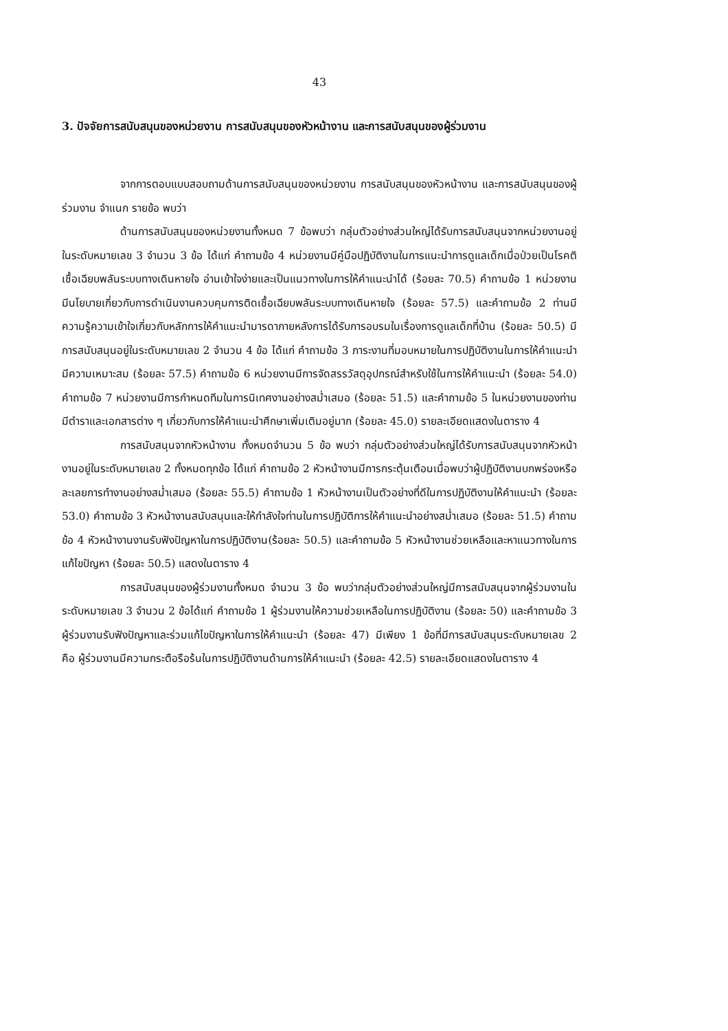43
3. ปัจจัยการสนับสนุนของหน่วยงาน การสนับสนุนของหัวหน้างาน และการสนับสนุนของผู้ร่วมงาน
จากการตอบแบบสอบถามด้านการสนับสนุนของหน่วยงาน การสนับสนุนของหัวหน้างาน และการสนับสนุนของผู้ร่วมงาน จำแนก รายข้อ พบว่า
ด้านการสนับสนุนของหน่วยงานทั้งหมด 7 ข้อพบว่า กลุ่มตัวอย่างส่วนใหญ่ได้รับการสนับสนุนจากหน่วยงานอยู่ในระดับหมายเลข 3 จำนวน 3 ข้อ ได้แก่ คำถามข้อ 4 หน่วยงานมีคู่มือปฏิบัติงานในการแนะนำการดูแลเด็กเมื่อป่วยเป็นโรคติเชื้อเฉียบพลันระบบทางเดินหายใจ อ่านเข้าใจง่ายและเป็นแนวทางในการให้คำแนะนำได้ (ร้อยละ 70.5) คำถามข้อ 1 หน่วยงานมีนโยบายเกี่ยวกับการดำเนินงานควบคุมการติดเชื้อเฉียบพลันระบบทางเดินหายใจ (ร้อยละ 57.5) และคำถามข้อ 2 ท่านมีความรู้ความเข้าใจเกี่ยวกับหลักการให้คำแนะนำมารดาภายหลังการได้รับการอบรมในเรื่องการดูแลเด็กที่บ้าน (ร้อยละ 50.5) มีการสนับสนุนอยู่ในระดับหมายเลข 2 จำนวน 4 ข้อ ได้แก่ คำถามข้อ 3 ภาระงานที่มอบหมายในการปฏิบัติงานในการให้คำแนะนำมีความเหมาะสม (ร้อยละ 57.5) คำถามข้อ 6 หน่วยงานมีการจัดสรรวัสดุอุปกรณ์สำหรับใช้ในการให้คำแนะนำ (ร้อยละ 54.0) คำถามข้อ 7 หน่วยงานมีการกำหนดทีมในการนิเทศงานอย่างสม่ำเสมอ (ร้อยละ 51.5) และคำถามข้อ 5 ในหน่วยงานของท่านมีตำราและเอกสารต่าง ๆ เกี่ยวกับการให้คำแนะนำศึกษาเพิ่มเติมอยู่มาก (ร้อยละ 45.0) รายละเอียดแสดงในตาราง 4
การสนับสนุนจากหัวหน้างาน ทั้งหมดจำนวน 5 ข้อ พบว่า กลุ่มตัวอย่างส่วนใหญ่ได้รับการสนับสนุนจากหัวหน้างานอยู่ในระดับหมายเลข 2 ทั้งหมดทุกข้อ ได้แก่ คำถามข้อ 2 หัวหน้างานมีการกระตุ้นเตือนเมื่อพบว่าผู้ปฏิบัติงานบกพร่องหรือละเลยการทำงานอย่างสม่ำเสมอ (ร้อยละ 55.5) คำถามข้อ 1 หัวหน้างานเป็นตัวอย่างที่ดีในการปฏิบัติงานให้คำแนะนำ (ร้อยละ 53.0) คำถามข้อ 3 หัวหน้างานสนับสนุนและให้กำลังใจท่านในการปฏิบัติการให้คำแนะนำอย่างสม่ำเสมอ (ร้อยละ 51.5) คำถามข้อ 4 หัวหน้างานงานรับฟังปัญหาในการปฏิบัติงาน(ร้อยละ 50.5) และคำถามข้อ 5 หัวหน้างานช่วยเหลือและหาแนวทางในการแก้ไขปัญหา (ร้อยละ 50.5) แสดงในตาราง 4
การสนับสนุนของผู้ร่วมงานทั้งหมด จำนวน 3 ข้อ พบว่ากลุ่มตัวอย่างส่วนใหญ่มีการสนับสนุนจากผู้ร่วมงานในระดับหมายเลข 3 จำนวน 2 ข้อได้แก่ คำถามข้อ 1 ผู้ร่วมงานให้ความช่วยเหลือในการปฏิบัติงาน (ร้อยละ 50) และคำถามข้อ 3 ผู้ร่วมงานรับฟังปัญหาและร่วมแก้ไขปัญหาในการให้คำแนะนำ (ร้อยละ 47) มีเพียง 1 ข้อที่มีการสนับสนุนระดับหมายเลข 2 คือ ผู้ร่วมงานมีความกระตือรือร้นในการปฏิบัติงานด้านการให้คำแนะนำ (ร้อยละ 42.5) รายละเอียดแสดงในตาราง 4